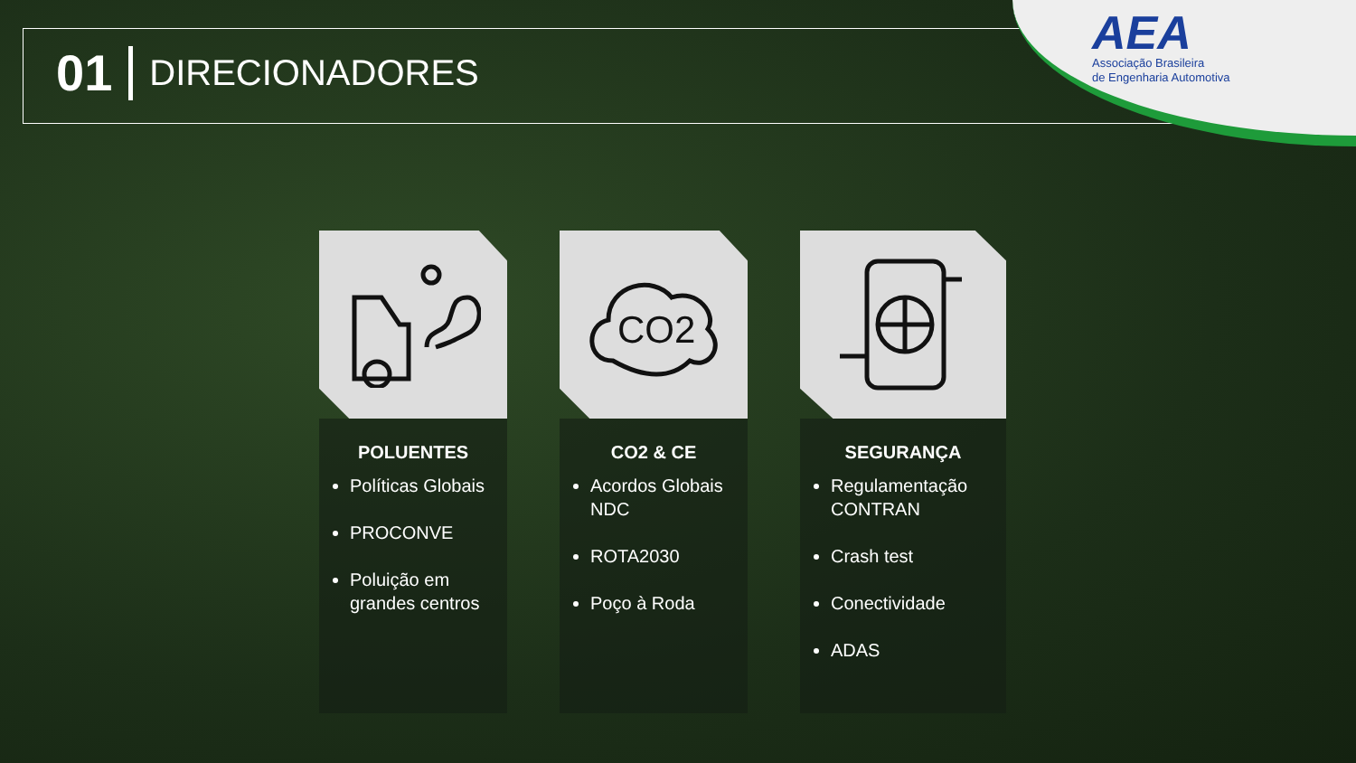01 DIRECIONADORES
AEA
Associação Brasileira
de Engenharia Automotiva
POLUENTES
Políticas Globais
PROCONVE
Poluição em grandes centros
CO2
CO2 & CE
Acordos Globais NDC
ROTA2030
Poço à Roda
SEGURANÇA
Regulamentação CONTRAN
Crash test
Conectividade
ADAS